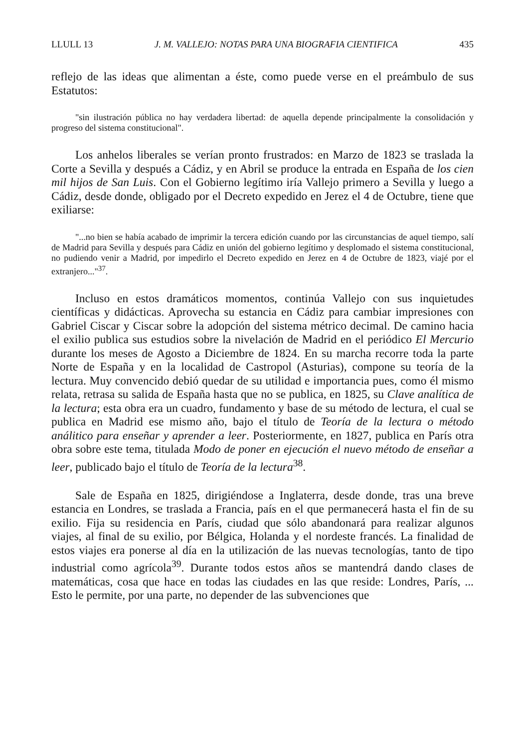LLULL 13 J. M. VALLEJO: NOTAS PARA UNA BIOGRAFIA CIENTIFICA 435
reflejo de las ideas que alimentan a éste, como puede verse en el preámbulo de sus Estatutos:
"sin ilustración pública no hay verdadera libertad: de aquella depende principalmente la consolidación y progreso del sistema constitucional".
Los anhelos liberales se verían pronto frustrados: en Marzo de 1823 se traslada la Corte a Sevilla y después a Cádiz, y en Abril se produce la entrada en España de los cien mil hijos de San Luis. Con el Gobierno legítimo iría Vallejo primero a Sevilla y luego a Cádiz, desde donde, obligado por el Decreto expedido en Jerez el 4 de Octubre, tiene que exiliarse:
"...no bien se había acabado de imprimir la tercera edición cuando por las circunstancias de aquel tiempo, salí de Madrid para Sevilla y después para Cádiz en unión del gobierno legítimo y desplomado el sistema constitucional, no pudiendo venir a Madrid, por impedirlo el Decreto expedido en Jerez en 4 de Octubre de 1823, viajé por el extranjero..."<sup>37</sup>.
Incluso en estos dramáticos momentos, continúa Vallejo con sus inquietudes científicas y didácticas. Aprovecha su estancia en Cádiz para cambiar impresiones con Gabriel Ciscar y Ciscar sobre la adopción del sistema métrico decimal. De camino hacia el exilio publica sus estudios sobre la nivelación de Madrid en el periódico El Mercurio durante los meses de Agosto a Diciembre de 1824. En su marcha recorre toda la parte Norte de España y en la localidad de Castropol (Asturias), compone su teoría de la lectura. Muy convencido debió quedar de su utilidad e importancia pues, como él mismo relata, retrasa su salida de España hasta que no se publica, en 1825, su Clave analítica de la lectura; esta obra era un cuadro, fundamento y base de su método de lectura, el cual se publica en Madrid ese mismo año, bajo el título de Teoría de la lectura o método análitico para enseñar y aprender a leer. Posteriormente, en 1827, publica en París otra obra sobre este tema, titulada Modo de poner en ejecución el nuevo método de enseñar a leer, publicado bajo el título de Teoría de la lectura<sup>38</sup>.
Sale de España en 1825, dirigiéndose a Inglaterra, desde donde, tras una breve estancia en Londres, se traslada a Francia, país en el que permanecerá hasta el fin de su exilio. Fija su residencia en París, ciudad que sólo abandonará para realizar algunos viajes, al final de su exilio, por Bélgica, Holanda y el nordeste francés. La finalidad de estos viajes era ponerse al día en la utilización de las nuevas tecnologías, tanto de tipo industrial como agrícola<sup>39</sup>. Durante todos estos años se mantendrá dando clases de matemáticas, cosa que hace en todas las ciudades en las que reside: Londres, París, ... Esto le permite, por una parte, no depender de las subvenciones que